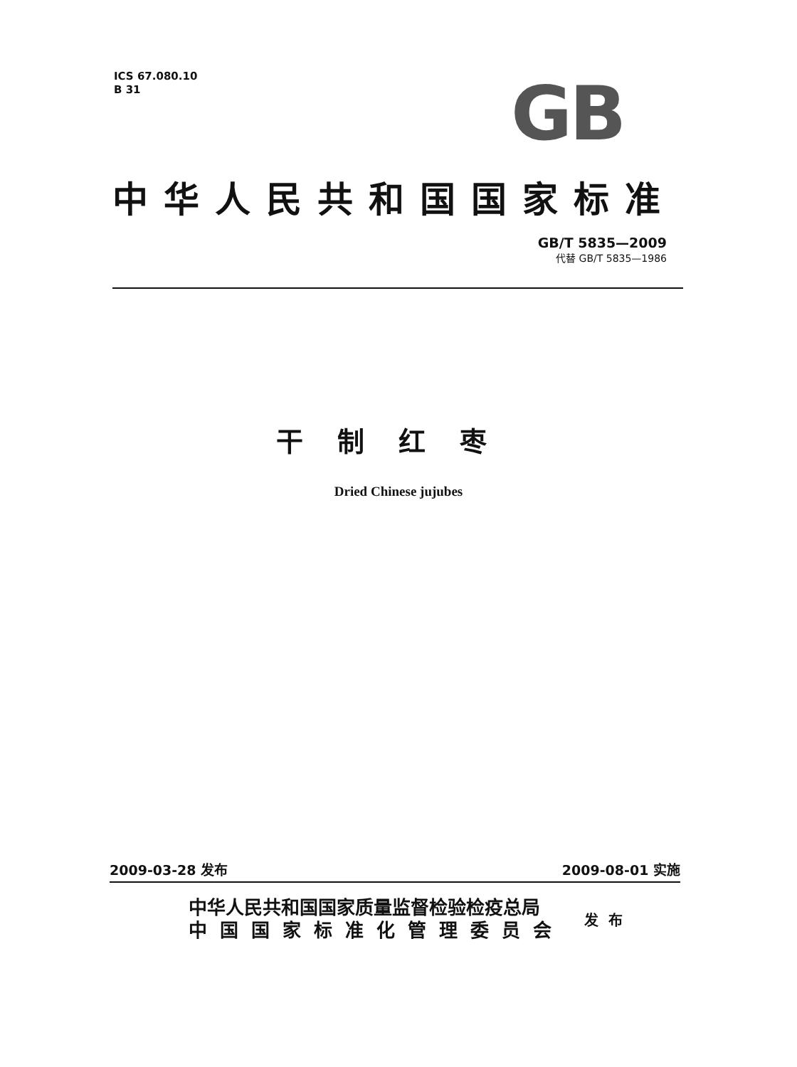ICS 67.080.10
B 31
GB
中华人民共和国国家标准
GB/T 5835—2009
代替 GB/T 5835—1986
干制红枣
Dried Chinese jujubes
2009-03-28 发布 2009-08-01 实施
中华人民共和国国家质量监督检验检疫总局
中国国家标准化管理委员会
发布